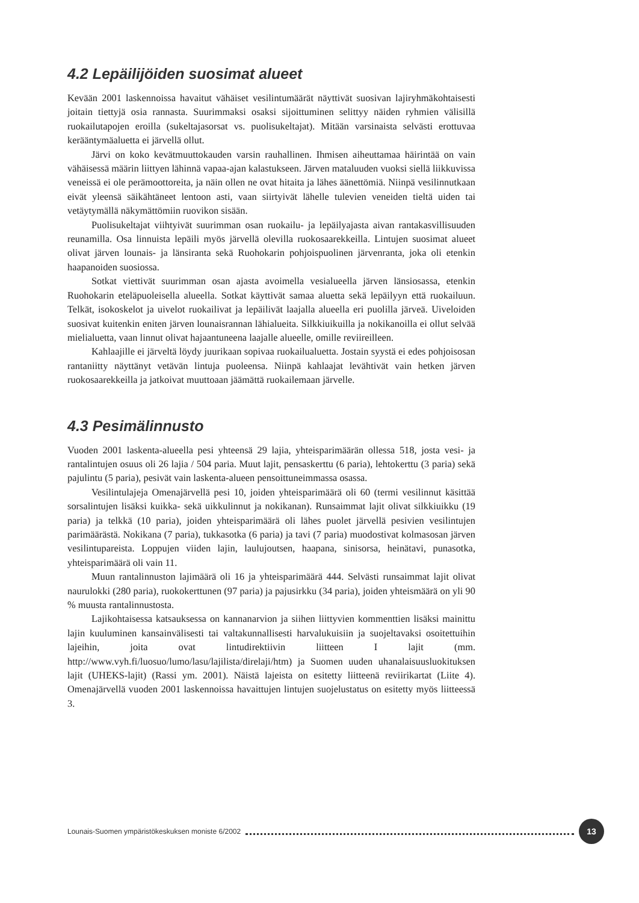4.2 Lepäilijöiden suosimat alueet
Kevään 2001 laskennoissa havaitut vähäiset vesilintumäärät näyttivät suosivan lajiryhmäkohtaisesti joitain tiettyjä osia rannasta. Suurimmaksi osaksi sijoittuminen selittyy näiden ryhmien välisillä ruokailutapojen eroilla (sukeltajasorsat vs. puolisukeltajat). Mitään varsinaista selvästi erottuvaa kerääntymäaluetta ei järvellä ollut.
Järvi on koko kevätmuuttokauden varsin rauhallinen. Ihmisen aiheuttamaa häirintää on vain vähäisessä määrin liittyen lähinnä vapaa-ajan kalastukseen. Järven mataluuden vuoksi siellä liikkuvissa veneissä ei ole perämoottoreita, ja näin ollen ne ovat hitaita ja lähes äänettömiä. Niinpä vesilinnutkaan eivät yleensä säikähtäneet lentoon asti, vaan siirtyivät lähelle tulevien veneiden tieltä uiden tai vetäytymällä näkymättömiin ruovikon sisään.
Puolisukeltajat viihtyivät suurimman osan ruokailu- ja lepäilyajasta aivan rantakasvillisuuden reunamilla. Osa linnuista lepäili myös järvellä olevilla ruokosaarekkeilla. Lintujen suosimat alueet olivat järven lounais- ja länsiranta sekä Ruohokarin pohjoispuolinen järvenranta, joka oli etenkin haapanoiden suosiossa.
Sotkat viettivät suurimman osan ajasta avoimella vesialueella järven länsiosassa, etenkin Ruohokarin eteläpuoleisella alueella. Sotkat käyttivät samaa aluetta sekä lepäilyyn että ruokailuun. Telkät, isokoskelot ja uivelot ruokailivat ja lepäilivät laajalla alueella eri puolilla järveä. Uiveloiden suosivat kuitenkin eniten järven lounaisrannan lähialueita. Silkkiuikuilla ja nokikanoilla ei ollut selvää mielialuetta, vaan linnut olivat hajaantuneena laajalle alueelle, omille reviireilleen.
Kahlaajille ei järveltä löydy juurikaan sopivaa ruokailualuetta. Jostain syystä ei edes pohjoisosan rantaniitty näyttänyt vetävän lintuja puoleensa. Niinpä kahlaajat levähtivät vain hetken järven ruokosaarekkeilla ja jatkoivat muuttoaan jäämättä ruokailemaan järvelle.
4.3 Pesimälinnusto
Vuoden 2001 laskenta-alueella pesi yhteensä 29 lajia, yhteisparimäärän ollessa 518, josta vesi- ja rantalintujen osuus oli 26 lajia / 504 paria. Muut lajit, pensaskerttu (6 paria), lehtokerttu (3 paria) sekä pajulintu (5 paria), pesivät vain laskenta-alueen pensoittuneimmassa osassa.
Vesilintulajeja Omenajärvellä pesi 10, joiden yhteisparimäärä oli 60 (termi vesilinnut käsittää sorsalintujen lisäksi kuikka- sekä uikkulinnut ja nokikanan). Runsaimmat lajit olivat silkkiuikku (19 paria) ja telkkä (10 paria), joiden yhteisparimäärä oli lähes puolet järvellä pesivien vesilintujen parimäärästä. Nokikana (7 paria), tukkasotka (6 paria) ja tavi (7 paria) muodostivat kolmasosan järven vesilintupareista. Loppujen viiden lajin, laulujoutsen, haapana, sinisorsa, heinätavi, punasotka, yhteisparimäärä oli vain 11.
Muun rantalinnuston lajimäärä oli 16 ja yhteisparimäärä 444. Selvästi runsaimmat lajit olivat naurulokki (280 paria), ruokokerttunen (97 paria) ja pajusirkku (34 paria), joiden yhteismäärä on yli 90 % muusta rantalinnustosta.
Lajikohtaisessa katsauksessa on kannanarvion ja siihen liittyvien kommenttien lisäksi mainittu lajin kuuluminen kansainvälisesti tai valtakunnallisesti harvalukuisiin ja suojeltavaksi osoitettuihin lajeihin, joita ovat lintudirektiivin liitteen I lajit (mm. http://www.vyh.fi/luosuo/lumo/lasu/lajilista/direlaji/htm) ja Suomen uuden uhanalaisuusluokituksen lajit (UHEKS-lajit) (Rassi ym. 2001). Näistä lajeista on esitetty liitteenä reviirikartat (Liite 4). Omenajärvellä vuoden 2001 laskennoissa havaittujen lintujen suojelustatus on esitetty myös liitteessä 3.
Lounais-Suomen ympäristökeskuksen moniste 6/2002 13